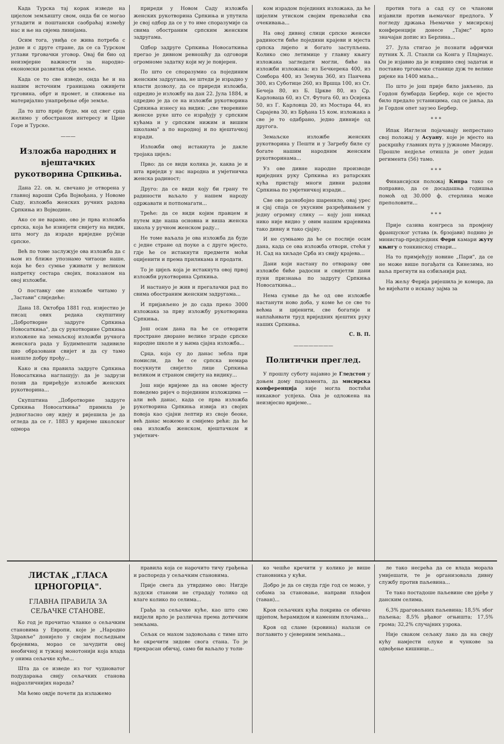Када Турска тај корак изведе на цијелом земљишту свом, онда би се могао угладити и поштански саобраћај између нас и ње на свјема линијама.
Осим тога, увиђа се жива потреба с једне и с друге стране, да се са Турском углави трговачки уговор. Овај би био од неизмјерне важности за народно-економски развитак обје земље.
Када се то све изведе, онда ће и на нашим источним границама оживјети трговина, обрт и промет, и слижење на материјално унапређење обје земље.
Да то што прије буде, ми од свег срца желимо у обострaном интересу и Црне Горе и Турске.
———
Изложба народних и вјештачких рукотворина Српкиња.
Дана 22. ов. м. свечано је отворена у главној вароши Срба Војвођана, у Новоме Саду, изложба женских ручних радова Српкиња из Војводине.
Ако се не варамо, ово је прва изложба српска, која ће изнијети свијету на видик, шта могу да израде вриједне руčице српске.
Већ по томе заслужује ова изложба да с њом из ближе упознамо читаоце наше, која ће без сумње уживати у великом напретку сестара својих, показаном на овој изложби.
О поставку ове изложбе читамо у „Застави" слиједеће:
Дана 18. Октобра 1881 год. извјестио је писац ових редака скупштину „Добротворне задруге Српкиња Новосаткиња", да су рукотворине Српкиња изложене на земаљској изложби ручнога женскога рада у Будимпешти задивиле цио образовани свијет и да су тамо наишле добру прођу...
Како и сва правила задруге Српкиња Новосаткиња наглашују: да је задрузи позив да приређује изложбе женских рукотворина...
Скупштина „Добротворне задруге Српкиња Новосаткиња" примила је једногласно ову идеју и ријешила је да огледа да се г. 1883 у вријеме школског одмора
приреди у Новом Саду изложба женских рукотворина Српкиња и упутила је свој одбор да се у то име споразумије са свима обостраним српским женским задругама.
Одбор задруге Српкиња Новосаткиња прегао је дивном ревношћу да одговори огромноме задатку који му је повјерен.
По што се споразумио са појединим женским задругама, не штеди је израдио у власти дозволу, да се приреди изложба, одредио је изложбу на дан 22. Јула 1884, и одредио је да се на изложби рукотворина Српкиња изнесу на видик: „све творевине женске руке што се израђују у српским кућама и у српским нижим и вишим школама" а по народној и по вјештачкој изради.
Изложби овој истакнута је дакле тројака цијељ:
Прво: да се види колика је, каква је и шта вриједи у нас народна и умјетничка женска радиност;
Друго: да се види коју би грану те радиности ваљало у нашем народу одржавати и потпомагати...
Треће: да се види којим правцем и путем иде наша основна и виша женска школа у ручном женском раду...
Не томе ваљала је ова изложба да буде с једне стране од поуке а с друге мјесто, гдје ће се истакнути предмети моћи оцијенити и према приликама и продати.
То је цијељ која је истакнута овој првој изложби рукотворина Српкиња.
И настануо је жив и прегалачки рад по свима обостраним женским задругама...
И пријављено је до сада преко 3000 изложака за прву изложбу рукотворина Српкиња.
Још осам дана па ће се отворити простране дворане велике зграде српске народне школе и у њима сјајна изложба...
Срца, која су до данас зебла при помисли, да ће се српска немара посукнути свијетло лице Српкиња великом и страном свијету на видику...
Још није вријеме да на овоме мјесту поведемо ријеч о појединим изложцима — али већ данас, када се прва изложба рукотворина Српкиња извија из својих повоја као сјајни лептир из своје беоке, већ данас можемо и смијемо рећи: да ће ова изложба женском, вјештачком и умјетнич-
ком израдом појединих изложака, да ће цијелим утиском својим превазићи сва очекивања...
На овој дивној слици српске женске радиности биће поједини крајеви и мјеста српска лијепо и богато заступљена. Колико смо летимице у главну књигу изложака загледати могли, биће на изложби изложака: из Бечкерека 400, из Сомбора 400, из Земуна 360, из Панчева 300, из Суботице 260, из Вршца 100, из Ст. Бечеја 80, из Б. Цркве 80, из Ср. Карловаца 60, из Ст. Футога 60, из Осијека 50, из Г. Карловца 20, из Мостара 44, из Сарајева 30, из Брђана 15 ком. изложака а све је то одабрано, једно дивније од другога.
Земаљске изложбе женских рукотворина у Пешти и у Загребу биле су богате нашим народним женским рукотворинама...
Уз ове дивне народне производе вриједних руку Српкиња из ратарских кућа пристају многи дивни радови Српкиња по умјетничкој изради...
Све ово разнобојно шаренило, овај урес и сјај спаја се укусним разређивањем у једну огромну слику — коју још никад нико није видио у овим нашим крајевима тако дивну и тако сјајну.
И не сумњамо да ће се послије осам дана, када се ова изложба отвори, стећи у Н. Сад на хиљаде Срба из свију крајева...
Дани који настану по отварању ове изложбе биће радосни и свијетли дани пуни признања по задругу Српкиња Новосаткиња...
Нема сумње да ће од ове изложбе настанути ново доба, у коме ће се све то већма и цијенити, све богатије и наплаћивати труд вриједних вјештих руку наших Српкиња.
С. В. П.
————————
Политички преглед.
У прошлу суботу најавио је Гледстон у доњем дому парламента, да мисирска конференција није могла постићи никаквог успјеха. Она је одложена на неизвјесно вријеме...
против тога а сад су се чланови изјавили против њемачког предлога. У погледу држања Њемачке у мисирској конференцији донесе „Тајмс" врло значајан допис из Берлина...
27. Јула стигао је познати афрички путник Х. Л. Станли са Конга у Плајмаус. Он је изјавио да је извршио свој задатак и поставио трговачке станице дуж те велике ријеке на 1400 миља...
По што је још прије било јављено, да Гордон бумбарда Бербер, које се мјесто било предало устаницима, сад се јавља, да је Гордон опет заузео Бербер.
* * *
Ипак Инглези појачавају непрестано свој положај у Асуану, које је мјесто на раскршћу главних пута у јужноме Мисиру. Прошле недјеље отишла је опет један регимента (56) тамо.
* * *
Финансијски положај Кипра тако се поправио, да се досадашња годишња помоћ од 30.000 ф. стерлина може преполовити...
* * *
Прије сазива конгреса за промјену француског устава (в. брзојави) поднио је министар-предсједник Фери камари жуту књигу о тонкинској ствари...
На то примјећују новине „Пари", да се не може више погађати са Кинезима, но ваља прегнути на озбиљнији рад.
На жељу Ферија ријешила је комора, да ће вијећати о искању зајма за
ЛИСТАК „ГЛАСА ЦРНОГОРЦА".
ГЛАВНА ПРАВИЛА ЗА СЕЉАЧКЕ СТАНОВЕ.
Ко год је прочитао чланке о сељачким становима у Европи, које је „Народно Здравље" донијело у својим посљедњим бројевима, морао се зачудити овој необичној и тужној монотонији која влада у онима сељачке куће...
Шта да се изведе из тог чудноватог подударања свију сељачких станова најразличнијих народа?
Ми ћемо овдје почети да излажемо
правила која се нарочито тичу грађења и распореда у сељачким становима.
Прије свега да утврдимо ово: Нигдје људски станови не страдају толико од влаге колико по селима...
Грађа за сељачке куће, као што смо видјели врло је различна према дотичним земљама.
Сељак се махом задовољава с тиме што ће окречити зидове свога стана. То је прекрасан обичај, само би ваљало у толи-
ко чешће кречити у колико је више становника у кући.
Добро је да се свуда гдје год се може, у собама за становање, направи плафон (таван)...
Кров сељачких кућа покрива се обично црјепом, ћерамидом и каменим плочама...
Кров од сламе (кровина) налази се поглавито у сјеверним земљама...
ле тако несрећа да се влада морала умијешати, те је организовала дивну службу против паљевина...
Те тако постадоше паљевине све рјеђе у данским селима.
6,3% драговољних паљевина; 18,5% због паљења; 8,5% рђавог огњишта; 17,5% грома; 32,2% случајних узрока.
Није сваком сељаку лако да на своју кућу намјести олуке и чункове за одвођење кишнице...